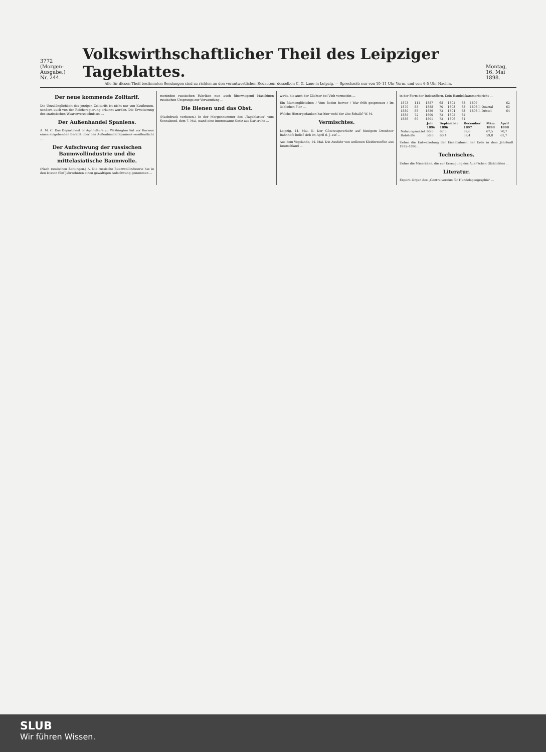3772
(Morgen-Ausgabe.)
Nr. 244.
Volkswirthschaftlicher Theil des Leipziger Tageblattes.
Montag,
16. Mai 1898.
Alle für diesen Theil bestimmten Sendungen sind zu richten an den verantwortlichen Redacteur desselben C. G. Laue in Leipzig. — Sprechzeit: nur von 10–11 Uhr Vorm. und von 4–5 Uhr Nachm.
Der neue kommende Zolltarif.
Die Unzulänglichkeit des jetzigen Zolltarifs ist nicht nur von Kaufleuten, sondern auch von der Reichsregierung erkannt worden. Die Erweiterung des statistischen Waarenverzeichnisses ...
Der Außenhandel Spaniens.
A. M. C. Das Department of Agriculture zu Washington hat vor Kurzem einen eingehenden Bericht über den Außenhandel Spaniens veröffentlicht ...
Der Aufschwung der russischen Baumwollindustrie und die mittelasiatische Baumwolle.
(Nach russischen Zeitungen.) A. Die russische Baumwollindustrie hat in den letzten fünf Jahrzehnten einen gewaltigen Aufschwung genommen ...
meninden russischen Fabriken nun auch überwiegend Maschinen russischen Ursprungs zur Verwendung ...
Die Bienen und das Obst.
(Nachdruck verboten.) In der Morgennummer des „Tageblattes" vom Sonnabend, dem 7. Mai, stand eine interessante Notiz aus Karlsruhe ...
wirkt, die auch der Züchter bei Vieh vermeidet ...
Ein Blumenglöckchen / Vom Boden hervor / War früh gesprosset / Im lieblichen Flor ...
Welche Hintergedanken hat hier wohl der alte Schalk? W. M.
Vermischtes.
Leipzig, 14. Mai. K. Der Güterzugsverkehr auf hiesigem Dresdner Bahnhofe belief sich im April d. J. auf ...
Aus dem Vogtlande, 14. Mai. Die Ausfuhr von wollenen Kleiderstoffen aus Deutschland ...
in der Form der Indexziffern. Kein Handelskammerbericht ...
| 1873 | 111 | 1887 | 68 | 1892 | 68 | 1897 | 62 |
| 1879 | 83 | 1888 | 70 | 1893 | 68 | 1898 I. Quartal | 63 |
| 1880 | 88 | 1889 | 72 | 1894 | 63 | 1898 I. Drittel | 64 |
| 1885 | 72 | 1890 | 72 | 1895 | 62 | | |
| 1886 | 69 | 1891 | 72 | 1896 | 61 | | |
| | Juli 1896 | September 1896 | December 1897 | März 1898 | April 1898 |
| --- | --- | --- | --- | --- | --- |
| Nahrungsmittel | 60,0 | 67,5 | 69,6 | 67,5 | 70,7 |
| Rohstoffe | 58,6 | 60,4 | 59,4 | 59,8 | 61,7 |
Ueber die Entwickelung der Eisenbahnen der Erde in dem Jahrfünft 1892–1896 ...
Technisches.
Ueber die Mineralien, die zur Erzeugung des Auer'schen Glühlichtes ...
Literatur.
Export. Organ des „Centralvereins für Handelsgeographie" ...
SLUB
Wir führen Wissen.